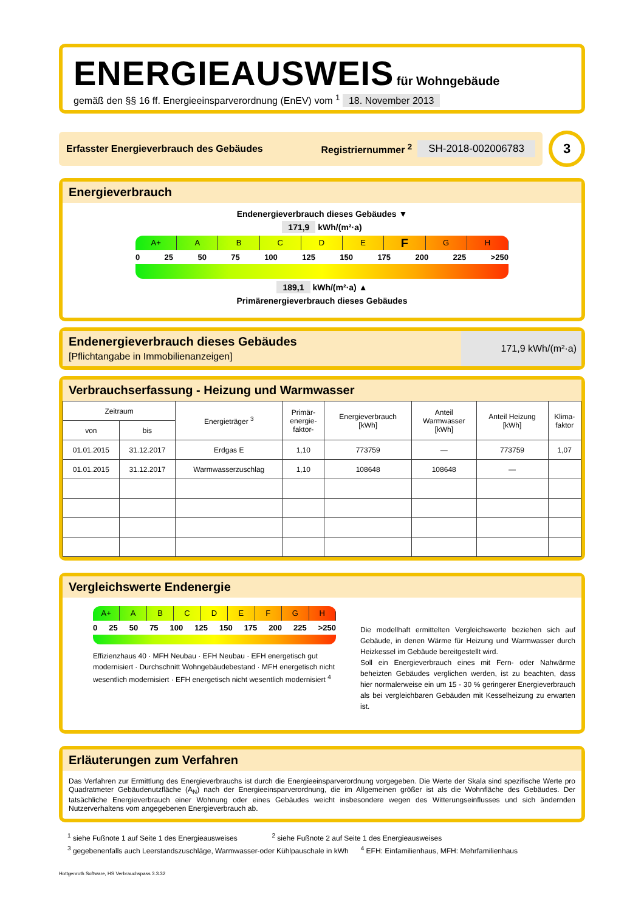ENERGIEAUSWEIS für Wohngebäude
gemäß den §§ 16 ff. Energieeinsparverordnung (EnEV) vom <sup>1</sup> 18. November 2013
Erfasster Energieverbrauch des Gebäudes Registriernummer <sup>2</sup> SH-2018-002006783
3
Energieverbrauch
Endenergieverbrauch dieses Gebäudes ▼
171,9 kWh/(m²·a)
A+ A B C D E
F
G H
0 25 50 75 100 125 150 175 200 225 >250
189,1 kWh/(m²·a) ▲
Primärenergieverbrauch dieses Gebäudes
Endenergieverbrauch dieses Gebäudes
[Pflichtangabe in Immobilienanzeigen]
171,9 kWh/(m²·a)
Verbrauchserfassung - Heizung und Warmwasser
| Zeitraum | | Energieträger <sup>3</sup> | Primär- energie- faktor- | Energieverbrauch [kWh] | Anteil Warmwasser [kWh] | Anteil Heizung [kWh] | Klima- faktor |
| --- | --- | --- | --- | --- | --- | --- | --- |
| von | bis | | | | | | |
| 01.01.2015 | 31.12.2017 | Erdgas E | 1,10 | 773759 | — | 773759 | 1,07 |
| 01.01.2015 | 31.12.2017 | Warmwasserzuschlag | 1,10 | 108648 | 108648 | — | |
Vergleichswerte Endenergie
A+ A B C D E F G H
0 25 50 75 100 125 150 175 200 225 >250
Effizienzhaus 40 · MFH Neubau · EFH Neubau · EFH energetisch gut modernisiert · Durchschnitt Wohngebäudebestand · MFH energetisch nicht wesentlich modernisiert · EFH energetisch nicht wesentlich modernisiert <sup>4</sup>
Die modellhaft ermittelten Vergleichswerte beziehen sich auf Gebäude, in denen Wärme für Heizung und Warmwasser durch Heizkessel im Gebäude bereitgestellt wird.
Soll ein Energieverbrauch eines mit Fern- oder Nahwärme beheizten Gebäudes verglichen werden, ist zu beachten, dass hier normalerweise ein um 15 - 30 % geringerer Energieverbrauch als bei vergleichbaren Gebäuden mit Kesselheizung zu erwarten ist.
Erläuterungen zum Verfahren
Das Verfahren zur Ermittlung des Energieverbrauchs ist durch die Energieeinsparverordnung vorgegeben. Die Werte der Skala sind spezifische Werte pro Quadratmeter Gebäudenutzfläche (A<sub>N</sub>) nach der Energieeinsparverordnung, die im Allgemeinen größer ist als die Wohnfläche des Gebäudes. Der tatsächliche Energieverbrauch einer Wohnung oder eines Gebäudes weicht insbesondere wegen des Witterungseinflusses und sich ändernden Nutzerverhaltens vom angegebenen Energieverbrauch ab.
<sup>1</sup> siehe Fußnote 1 auf Seite 1 des Energieausweises <sup>2</sup> siehe Fußnote 2 auf Seite 1 des Energieausweises
<sup>3</sup> gegebenenfalls auch Leerstandszuschläge, Warmwasser-oder Kühlpauschale in kWh <sup>4</sup> EFH: Einfamilienhaus, MFH: Mehrfamilienhaus
Hottgenroth Software, HS Verbrauchspass 3.3.32